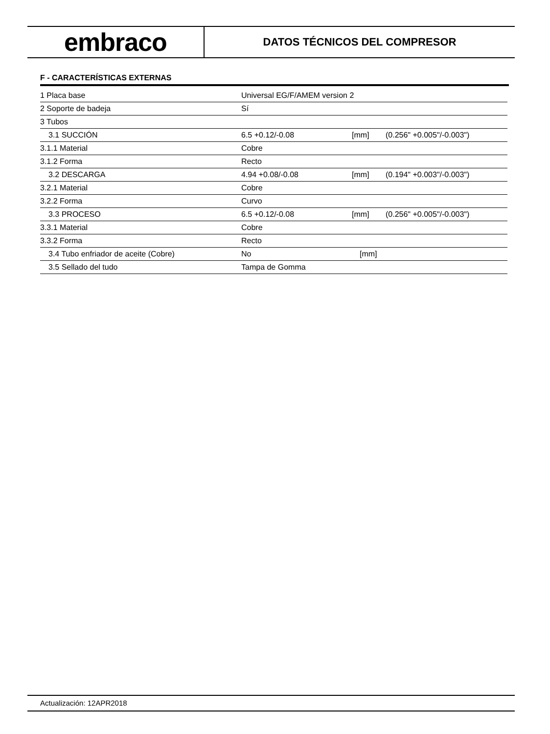embraco
DATOS TÉCNICOS DEL COMPRESOR
F - CARACTERÍSTICAS EXTERNAS
| 1 Placa base | Universal EG/F/AMEM version 2 | | |
| 2 Soporte de badeja | Sí | | |
| 3 Tubos | | | |
| 3.1 SUCCIÓN | 6.5 +0.12/-0.08 | [mm] | (0.256" +0.005"/-0.003") |
| 3.1.1 Material | Cobre | | |
| 3.1.2 Forma | Recto | | |
| 3.2 DESCARGA | 4.94 +0.08/-0.08 | [mm] | (0.194" +0.003"/-0.003") |
| 3.2.1 Material | Cobre | | |
| 3.2.2 Forma | Curvo | | |
| 3.3 PROCESO | 6.5 +0.12/-0.08 | [mm] | (0.256" +0.005"/-0.003") |
| 3.3.1 Material | Cobre | | |
| 3.3.2 Forma | Recto | | |
| 3.4 Tubo enfriador de aceite (Cobre) | No | [mm] | |
| 3.5 Sellado del tudo | Tampa de Gomma | | |
Actualización: 12APR2018